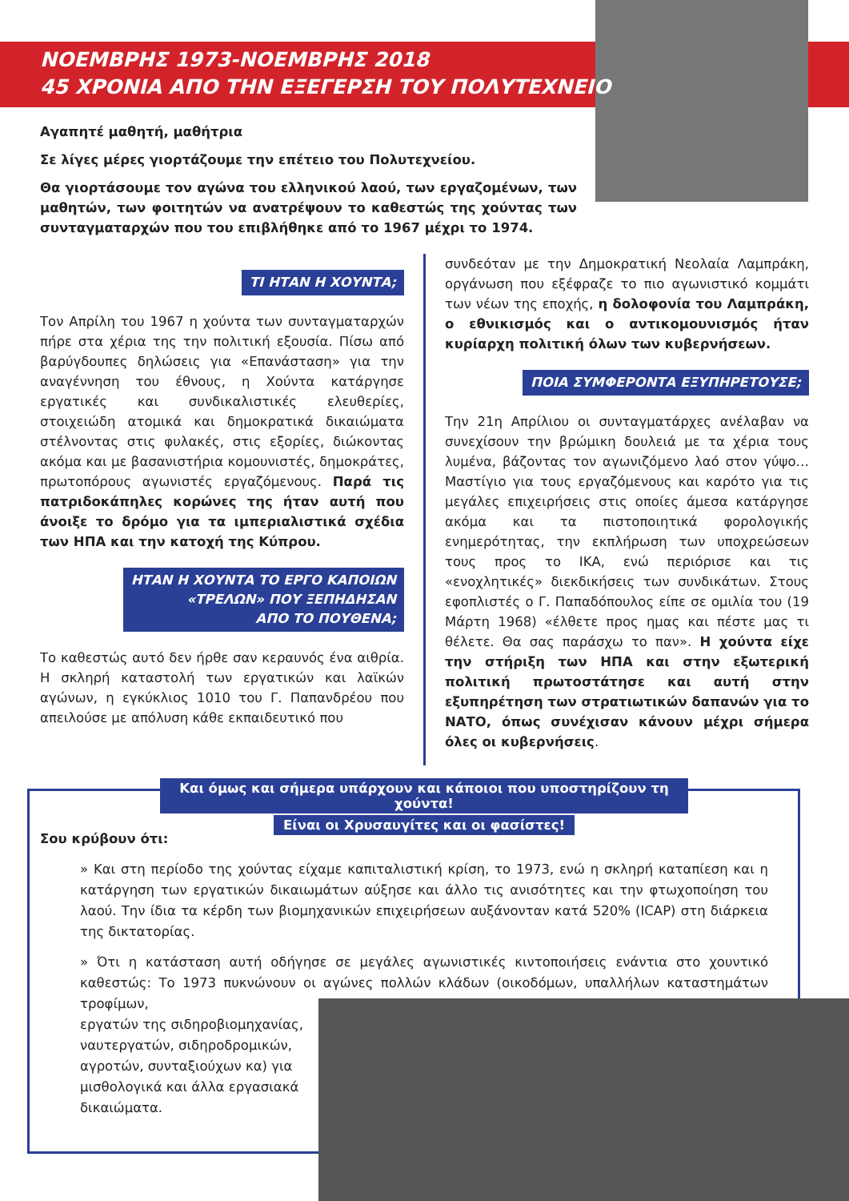ΝΟΕΜΒΡΗΣ 1973-ΝΟΕΜΒΡΗΣ 2018
45 ΧΡΟΝΙΑ ΑΠΟ ΤΗΝ ΕΞΕΓΕΡΣΗ ΤΟΥ ΠΟΛΥΤΕΧΝΕΙΟ
Αγαπητέ μαθητή, μαθήτρια
Σε λίγες μέρες γιορτάζουμε την επέτειο του Πολυτεχνείου.
Θα γιορτάσουμε τον αγώνα του ελληνικού λαού, των εργαζομένων, των μαθητών, των φοιτητών να ανατρέψουν το καθεστώς της χούντας των συνταγματαρχών που του επιβλήθηκε από το 1967 μέχρι το 1974.
ΤΙ ΗΤΑΝ Η ΧΟΥΝΤΑ;
Τον Απρίλη του 1967 η χούντα των συνταγματαρχών πήρε στα χέρια της την πολιτική εξουσία. Πίσω από βαρύγδουπες δηλώσεις για «Επανάσταση» για την αναγέννηση του έθνους, η Χούντα κατάργησε εργατικές και συνδικαλιστικές ελευθερίες, στοιχειώδη ατομικά και δημοκρατικά δικαιώματα στέλνοντας στις φυλακές, στις εξορίες, διώκοντας ακόμα και με βασανιστήρια κομουνιστές, δημοκράτες, πρωτοπόρους αγωνιστές εργαζόμενους. Παρά τις πατριδοκάπηλες κορώνες της ήταν αυτή που άνοιξε το δρόμο για τα ιμπεριαλιστικά σχέδια των ΗΠΑ και την κατοχή της Κύπρου.
ΗΤΑΝ Η ΧΟΥΝΤΑ ΤΟ ΕΡΓΟ ΚΑΠΟΙΩΝ
«ΤΡΕΛΩΝ» ΠΟΥ ΞΕΠΗΔΗΣΑΝ
ΑΠΟ ΤΟ ΠΟΥΘΕΝΑ;
Το καθεστώς αυτό δεν ήρθε σαν κεραυνός ένα αιθρία. Η σκληρή καταστολή των εργατικών και λαϊκών αγώνων, η εγκύκλιος 1010 του Γ. Παπανδρέου που απειλούσε με απόλυση κάθε εκπαιδευτικό που
συνδεόταν με την Δημοκρατική Νεολαία Λαμπράκη, οργάνωση που εξέφραζε το πιο αγωνιστικό κομμάτι των νέων της εποχής, η δολοφονία του Λαμπράκη, ο εθνικισμός και ο αντικομουνισμός ήταν κυρίαρχη πολιτική όλων των κυβερνήσεων.
ΠΟΙΑ ΣΥΜΦΕΡΟΝΤΑ ΕΞΥΠΗΡΕΤΟΥΣΕ;
Την 21η Απρίλιου οι συνταγματάρχες ανέλαβαν να συνεχίσουν την βρώμικη δουλειά με τα χέρια τους λυμένα, βάζοντας τον αγωνιζόμενο λαό στον γύψο…Μαστίγιο για τους εργαζόμενους και καρότο για τις μεγάλες επιχειρήσεις στις οποίες άμεσα κατάργησε ακόμα και τα πιστοποιητικά φορολογικής ενημερότητας, την εκπλήρωση των υποχρεώσεων τους προς το ΙΚΑ, ενώ περιόρισε και τις «ενοχλητικές» διεκδικήσεις των συνδικάτων. Στους εφοπλιστές ο Γ. Παπαδόπουλος είπε σε ομιλία του (19 Μάρτη 1968) «έλθετε προς ημας και πέστε μας τι θέλετε. Θα σας παράσχω το παν». Η χούντα είχε την στήριξη των ΗΠΑ και στην εξωτερική πολιτική πρωτοστάτησε και αυτή στην εξυπηρέτηση των στρατιωτικών δαπανών για το ΝΑΤΟ, όπως συνέχισαν κάνουν μέχρι σήμερα όλες οι κυβερνήσεις.
Και όμως και σήμερα υπάρχουν και κάποιοι που υποστηρίζουν τη χούντα!
Είναι οι Χρυσαυγίτες και οι φασίστες!
Σου κρύβουν ότι:
» Και στη περίοδο της χούντας είχαμε καπιταλιστική κρίση, το 1973, ενώ η σκληρή καταπίεση και η κατάργηση των εργατικών δικαιωμάτων αύξησε και άλλο τις ανισότητες και την φτωχοποίηση του λαού. Την ίδια τα κέρδη των βιομηχανικών επιχειρήσεων αυξάνονταν κατά 520% (ICAP) στη διάρκεια της δικτατορίας.
» Ότι η κατάσταση αυτή οδήγησε σε μεγάλες αγωνιστικές κιντοποιήσεις ενάντια στο χουντικό καθεστώς: Το 1973 πυκνώνουν οι αγώνες πολλών κλάδων (οικοδόμων, υπαλλήλων καταστημάτων τροφίμων,
εργατών της σιδηροβιομηχανίας,
ναυτεργατών, σιδηροδρομικών,
αγροτών, συνταξιούχων κα) για
μισθολογικά και άλλα εργασιακά
δικαιώματα.